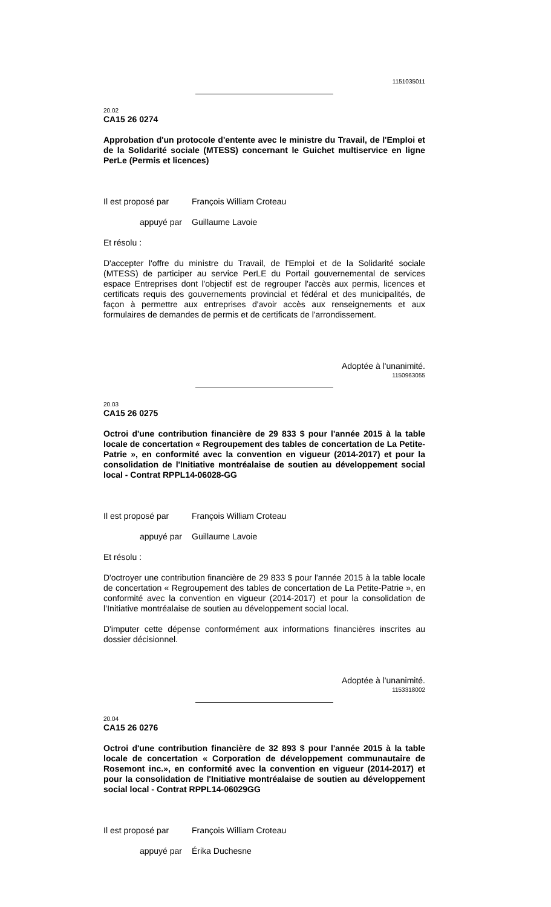1151035011
20.02
CA15 26 0274
Approbation d'un protocole d'entente avec le ministre du Travail, de l'Emploi et de la Solidarité sociale (MTESS) concernant le Guichet multiservice en ligne PerLe (Permis et licences)
Il est proposé par François William Croteau
appuyé par Guillaume Lavoie
Et résolu :
D'accepter l'offre du ministre du Travail, de l'Emploi et de la Solidarité sociale (MTESS) de participer au service PerLE du Portail gouvernemental de services espace Entreprises dont l'objectif est de regrouper l'accès aux permis, licences et certificats requis des gouvernements provincial et fédéral et des municipalités, de façon à permettre aux entreprises d'avoir accès aux renseignements et aux formulaires de demandes de permis et de certificats de l'arrondissement.
Adoptée à l'unanimité.
1150963055
20.03
CA15 26 0275
Octroi d'une contribution financière de 29 833 $ pour l'année 2015 à la table locale de concertation « Regroupement des tables de concertation de La Petite-Patrie », en conformité avec la convention en vigueur (2014-2017) et pour la consolidation de l'Initiative montréalaise de soutien au développement social local - Contrat RPPL14-06028-GG
Il est proposé par François William Croteau
appuyé par Guillaume Lavoie
Et résolu :
D'octroyer une contribution financière de 29 833 $ pour l'année 2015 à la table locale de concertation « Regroupement des tables de concertation de La Petite-Patrie », en conformité avec la convention en vigueur (2014-2017) et pour la consolidation de l’Initiative montréalaise de soutien au développement social local.
D'imputer cette dépense conformément aux informations financières inscrites au dossier décisionnel.
Adoptée à l'unanimité.
1153318002
20.04
CA15 26 0276
Octroi d'une contribution financière de 32 893 $ pour l'année 2015 à la table locale de concertation « Corporation de développement communautaire de Rosemont inc.», en conformité avec la convention en vigueur (2014-2017) et pour la consolidation de l'Initiative montréalaise de soutien au développement social local - Contrat RPPL14-06029GG
Il est proposé par François William Croteau
appuyé par Érika Duchesne